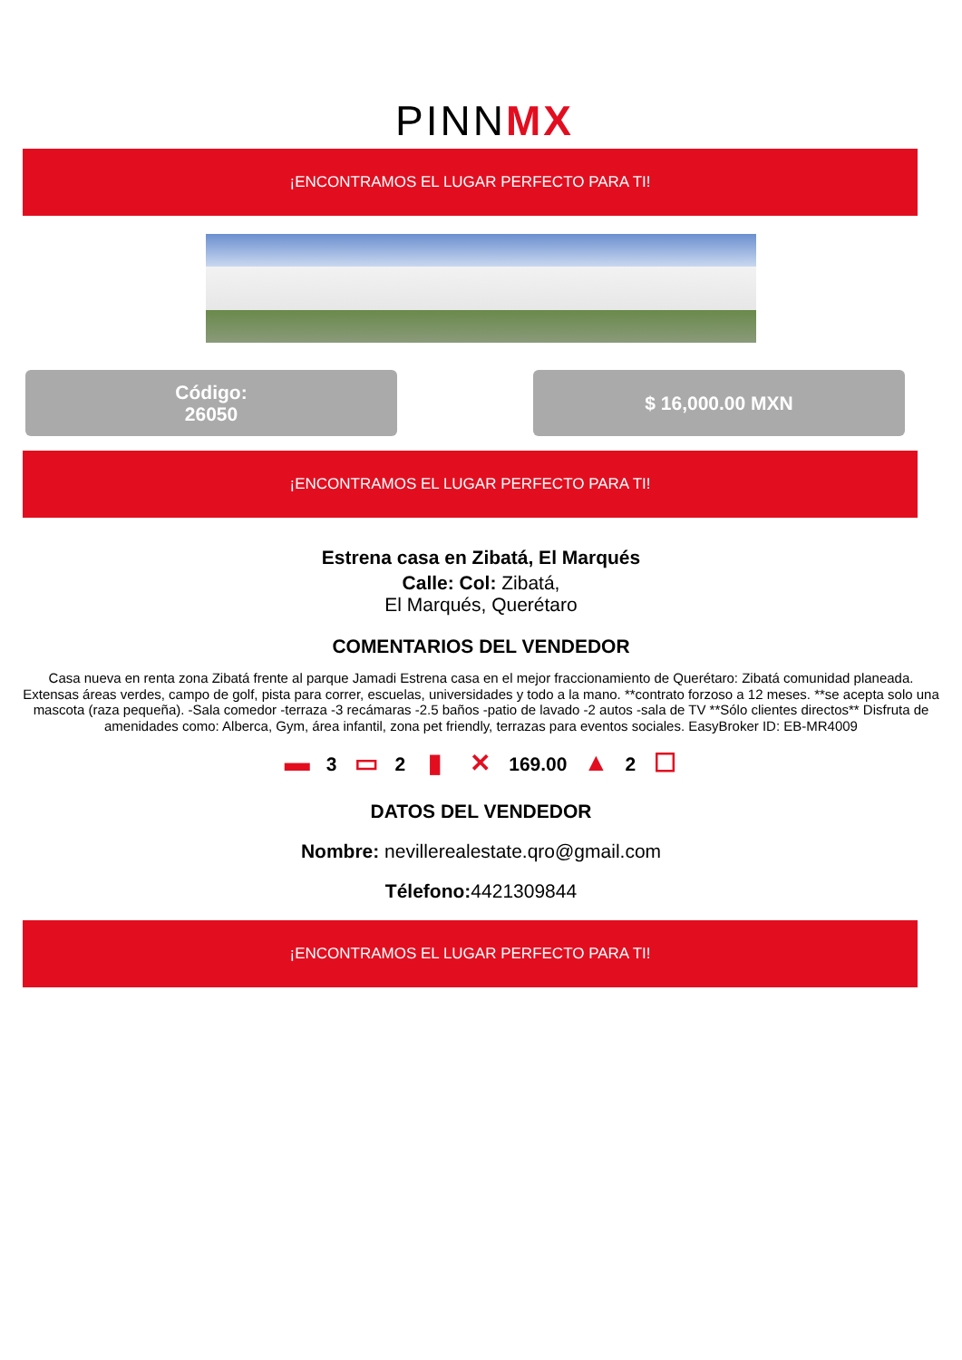PINNMX
¡ENCONTRAMOS EL LUGAR PERFECTO PARA TI!
Código:
26050
$ 16,000.00 MXN
¡ENCONTRAMOS EL LUGAR PERFECTO PARA TI!
Estrena casa en Zibatá, El Marqués
Calle: Col: Zibatá,
El Marqués, Querétaro
COMENTARIOS DEL VENDEDOR
Casa nueva en renta zona Zibatá frente al parque Jamadi Estrena casa en el mejor fraccionamiento de Querétaro: Zibatá comunidad planeada. Extensas áreas verdes, campo de golf, pista para correr, escuelas, universidades y todo a la mano. **contrato forzoso a 12 meses. **se acepta solo una mascota (raza pequeña). -Sala comedor -terraza -3 recámaras -2.5 baños -patio de lavado -2 autos -sala de TV **Sólo clientes directos** Disfruta de amenidades como: Alberca, Gym, área infantil, zona pet friendly, terrazas para eventos sociales. EasyBroker ID: EB-MR4009
▬ 3 ▭ 2 ▮ ✕ 169.00 ▲ 2 ☐
DATOS DEL VENDEDOR
Nombre: nevillerealestate.qro@gmail.com
Télefono: 4421309844
¡ENCONTRAMOS EL LUGAR PERFECTO PARA TI!